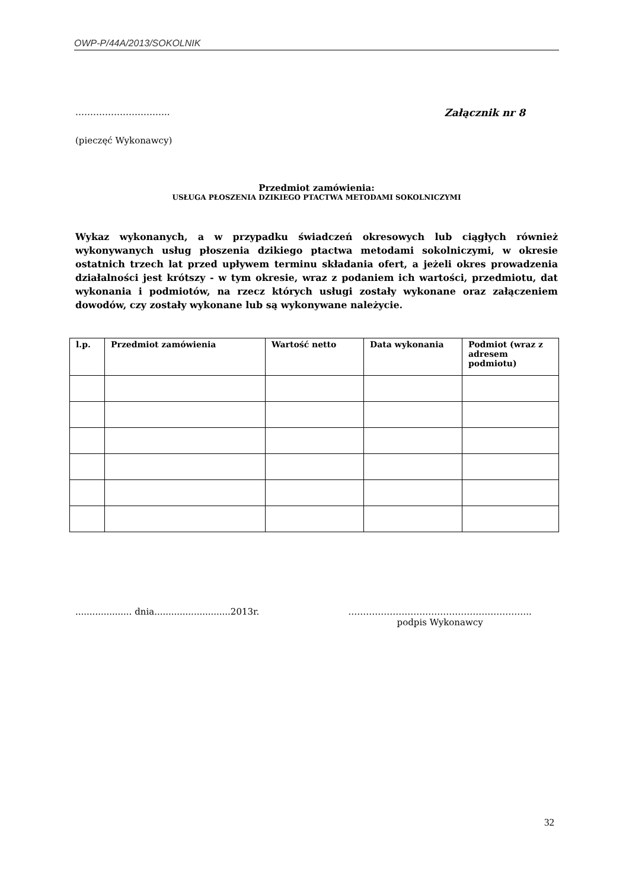OWP-P/44A/2013/SOKOLNIK
………………………….. Załącznik nr 8
(pieczęć Wykonawcy)
Przedmiot zamówienia:
USŁUGA PŁOSZENIA DZIKIEGO PTACTWA METODAMI SOKOLNICZYMI
Wykaz wykonanych, a w przypadku świadczeń okresowych lub ciągłych również wykonywanych usług płoszenia dzikiego ptactwa metodami sokolniczymi, w okresie ostatnich trzech lat przed upływem terminu składania ofert, a jeżeli okres prowadzenia działalności jest krótszy - w tym okresie, wraz z podaniem ich wartości, przedmiotu, dat wykonania i podmiotów, na rzecz których usługi zostały wykonane oraz załączeniem dowodów, czy zostały wykonane lub są wykonywane należycie.
| l.p. | Przedmiot zamówienia | Wartość netto | Data wykonania | Podmiot (wraz z adresem podmiotu) |
| --- | --- | --- | --- | --- |
.................... dnia...........................2013r.
……………………………………………………..
podpis Wykonawcy
32